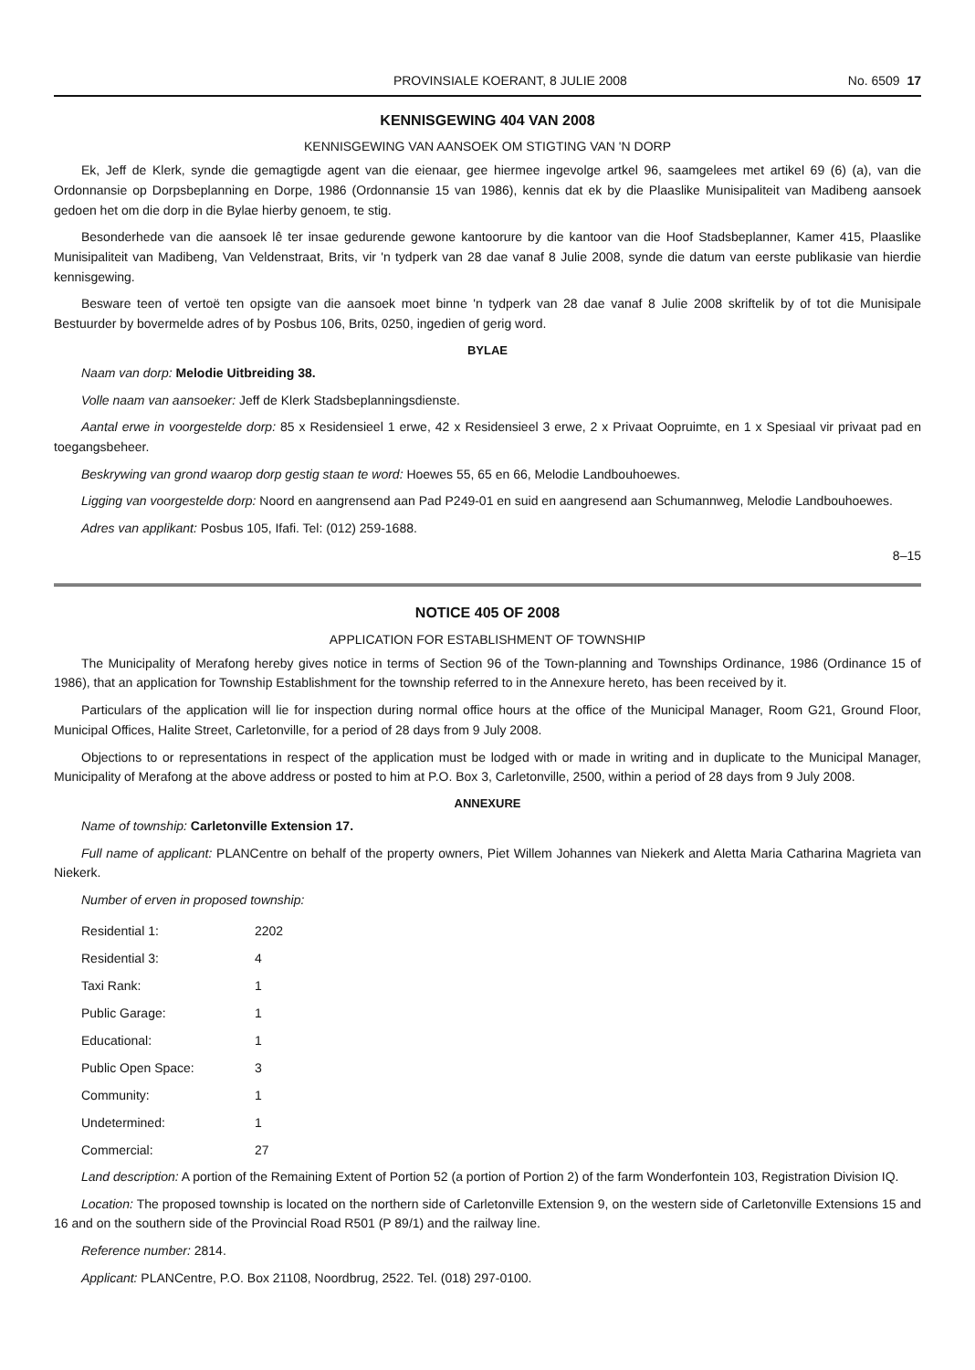PROVINSIALE KOERANT, 8 JULIE 2008 No. 6509 17
KENNISGEWING 404 VAN 2008
KENNISGEWING VAN AANSOEK OM STIGTING VAN 'N DORP
Ek, Jeff de Klerk, synde die gemagtigde agent van die eienaar, gee hiermee ingevolge artkel 96, saamgelees met artikel 69 (6) (a), van die Ordonnansie op Dorpsbeplanning en Dorpe, 1986 (Ordonnansie 15 van 1986), kennis dat ek by die Plaaslike Munisipaliteit van Madibeng aansoek gedoen het om die dorp in die Bylae hierby genoem, te stig.
Besonderhede van die aansoek lê ter insae gedurende gewone kantoorure by die kantoor van die Hoof Stadsbeplanner, Kamer 415, Plaaslike Munisipaliteit van Madibeng, Van Veldenstraat, Brits, vir 'n tydperk van 28 dae vanaf 8 Julie 2008, synde die datum van eerste publikasie van hierdie kennisgewing.
Besware teen of vertoë ten opsigte van die aansoek moet binne 'n tydperk van 28 dae vanaf 8 Julie 2008 skriftelik by of tot die Munisipale Bestuurder by bovermelde adres of by Posbus 106, Brits, 0250, ingedien of gerig word.
BYLAE
Naam van dorp: Melodie Uitbreiding 38.
Volle naam van aansoeker: Jeff de Klerk Stadsbeplanningsdienste.
Aantal erwe in voorgestelde dorp: 85 x Residensieel 1 erwe, 42 x Residensieel 3 erwe, 2 x Privaat Oopruimte, en 1 x Spesiaal vir privaat pad en toegangsbeheer.
Beskrywing van grond waarop dorp gestig staan te word: Hoewes 55, 65 en 66, Melodie Landbouhoewes.
Ligging van voorgestelde dorp: Noord en aangrensend aan Pad P249-01 en suid en aangresend aan Schumannweg, Melodie Landbouhoewes.
Adres van applikant: Posbus 105, Ifafi. Tel: (012) 259-1688.
8–15
NOTICE 405 OF 2008
APPLICATION FOR ESTABLISHMENT OF TOWNSHIP
The Municipality of Merafong hereby gives notice in terms of Section 96 of the Town-planning and Townships Ordinance, 1986 (Ordinance 15 of 1986), that an application for Township Establishment for the township referred to in the Annexure hereto, has been received by it.
Particulars of the application will lie for inspection during normal office hours at the office of the Municipal Manager, Room G21, Ground Floor, Municipal Offices, Halite Street, Carletonville, for a period of 28 days from 9 July 2008.
Objections to or representations in respect of the application must be lodged with or made in writing and in duplicate to the Municipal Manager, Municipality of Merafong at the above address or posted to him at P.O. Box 3, Carletonville, 2500, within a period of 28 days from 9 July 2008.
ANNEXURE
Name of township: Carletonville Extension 17.
Full name of applicant: PLANCentre on behalf of the property owners, Piet Willem Johannes van Niekerk and Aletta Maria Catharina Magrieta van Niekerk.
Number of erven in proposed township:
| Residential 1: | 2202 |
| Residential 3: | 4 |
| Taxi Rank: | 1 |
| Public Garage: | 1 |
| Educational: | 1 |
| Public Open Space: | 3 |
| Community: | 1 |
| Undetermined: | 1 |
| Commercial: | 27 |
Land description: A portion of the Remaining Extent of Portion 52 (a portion of Portion 2) of the farm Wonderfontein 103, Registration Division IQ.
Location: The proposed township is located on the northern side of Carletonville Extension 9, on the western side of Carletonville Extensions 15 and 16 and on the southern side of the Provincial Road R501 (P 89/1) and the railway line.
Reference number: 2814.
Applicant: PLANCentre, P.O. Box 21108, Noordbrug, 2522. Tel. (018) 297-0100.